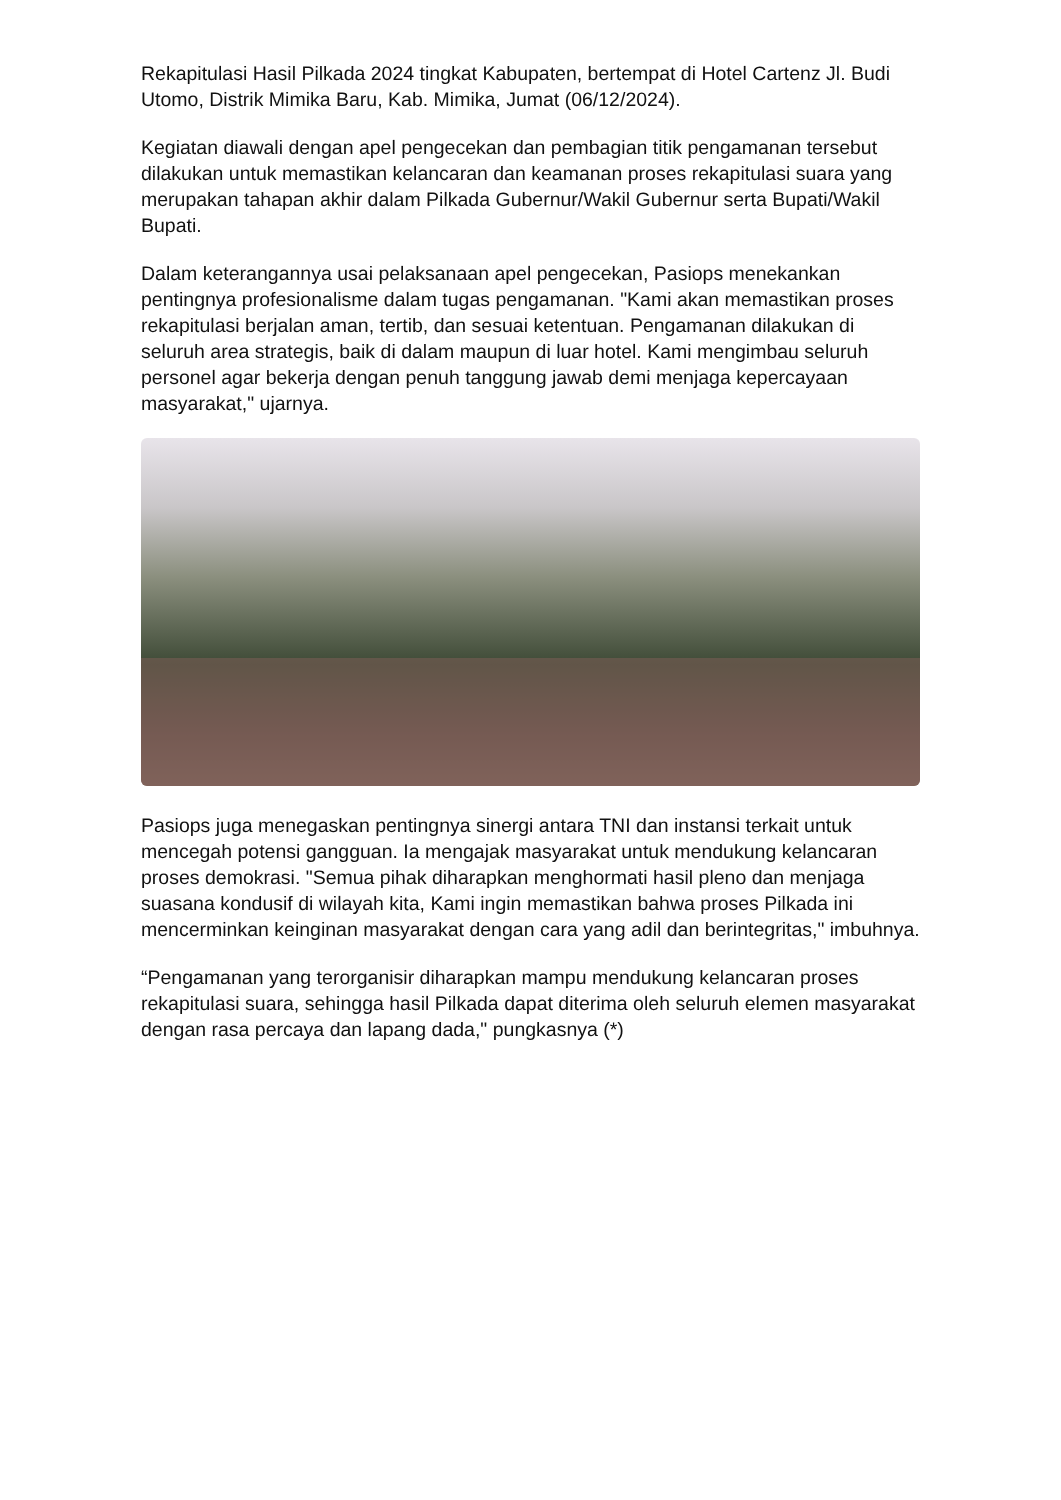Rekapitulasi Hasil Pilkada 2024 tingkat Kabupaten, bertempat di Hotel Cartenz Jl. Budi Utomo, Distrik Mimika Baru, Kab. Mimika, Jumat (06/12/2024).
Kegiatan diawali dengan apel pengecekan dan pembagian titik pengamanan tersebut dilakukan untuk memastikan kelancaran dan keamanan proses rekapitulasi suara yang merupakan tahapan akhir dalam Pilkada Gubernur/Wakil Gubernur serta Bupati/Wakil Bupati.
Dalam keterangannya usai pelaksanaan apel pengecekan, Pasiops menekankan pentingnya profesionalisme dalam tugas pengamanan. "Kami akan memastikan proses rekapitulasi berjalan aman, tertib, dan sesuai ketentuan. Pengamanan dilakukan di seluruh area strategis, baik di dalam maupun di luar hotel. Kami mengimbau seluruh personel agar bekerja dengan penuh tanggung jawab demi menjaga kepercayaan masyarakat," ujarnya.
Pasiops juga menegaskan pentingnya sinergi antara TNI dan instansi terkait untuk mencegah potensi gangguan. Ia mengajak masyarakat untuk mendukung kelancaran proses demokrasi. "Semua pihak diharapkan menghormati hasil pleno dan menjaga suasana kondusif di wilayah kita, Kami ingin memastikan bahwa proses Pilkada ini mencerminkan keinginan masyarakat dengan cara yang adil dan berintegritas," imbuhnya.
“Pengamanan yang terorganisir diharapkan mampu mendukung kelancaran proses rekapitulasi suara, sehingga hasil Pilkada dapat diterima oleh seluruh elemen masyarakat dengan rasa percaya dan lapang dada," pungkasnya (*)